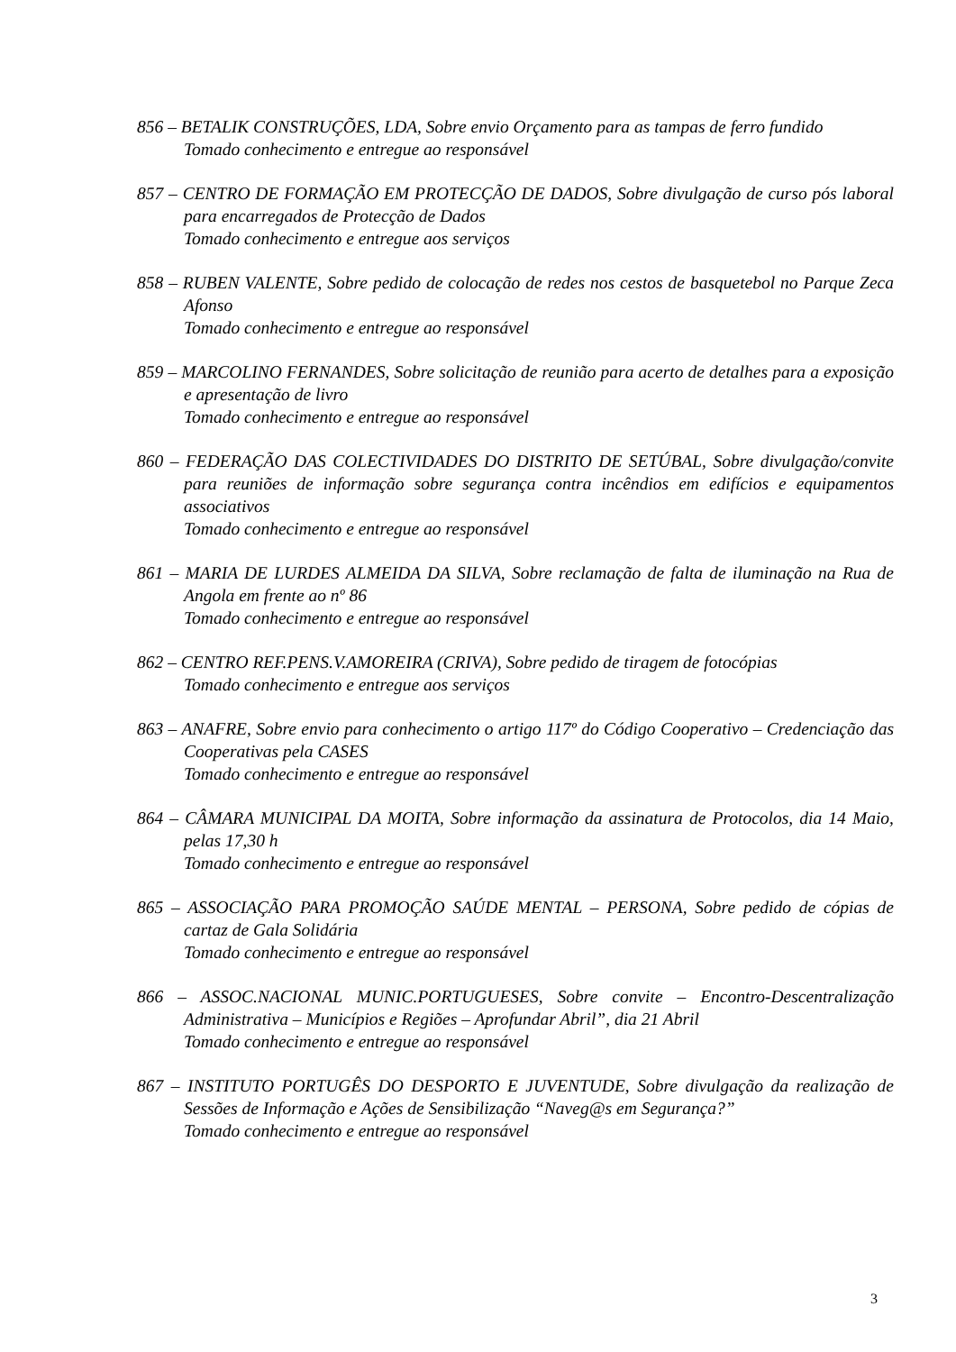856 – BETALIK CONSTRUÇÕES, LDA, Sobre envio Orçamento para as tampas de ferro fundido
Tomado conhecimento e entregue ao responsável
857 – CENTRO DE FORMAÇÃO EM PROTECÇÃO DE DADOS, Sobre divulgação de curso pós laboral para encarregados de Protecção de Dados
Tomado conhecimento e entregue aos serviços
858 – RUBEN VALENTE, Sobre pedido de colocação de redes nos cestos de basquetebol no Parque Zeca Afonso
Tomado conhecimento e entregue ao responsável
859 – MARCOLINO FERNANDES, Sobre solicitação de reunião para acerto de detalhes para a exposição e apresentação de livro
Tomado conhecimento e entregue ao responsável
860 – FEDERAÇÃO DAS COLECTIVIDADES DO DISTRITO DE SETÚBAL, Sobre divulgação/convite para reuniões de informação sobre segurança contra incêndios em edifícios e equipamentos associativos
Tomado conhecimento e entregue ao responsável
861 – MARIA DE LURDES ALMEIDA DA SILVA, Sobre reclamação de falta de iluminação na Rua de Angola em frente ao nº 86
Tomado conhecimento e entregue ao responsável
862 – CENTRO REF.PENS.V.AMOREIRA (CRIVA), Sobre pedido de tiragem de fotocópias
Tomado conhecimento e entregue aos serviços
863 – ANAFRE, Sobre envio para conhecimento o artigo 117º do Código Cooperativo – Credenciação das Cooperativas pela CASES
Tomado conhecimento e entregue ao responsável
864 – CÂMARA MUNICIPAL DA MOITA, Sobre informação da assinatura de Protocolos, dia 14 Maio, pelas 17,30 h
Tomado conhecimento e entregue ao responsável
865 – ASSOCIAÇÃO PARA PROMOÇÃO SAÚDE MENTAL – PERSONA, Sobre pedido de cópias de cartaz de Gala Solidária
Tomado conhecimento e entregue ao responsável
866 – ASSOC.NACIONAL MUNIC.PORTUGUESES, Sobre convite – Encontro-Descentralização Administrativa – Municípios e Regiões – Aprofundar Abril”, dia 21 Abril
Tomado conhecimento e entregue ao responsável
867 – INSTITUTO PORTUGÊS DO DESPORTO E JUVENTUDE, Sobre divulgação da realização de Sessões de Informação e Ações de Sensibilização “Naveg@s em Segurança?”
Tomado conhecimento e entregue ao responsável
3